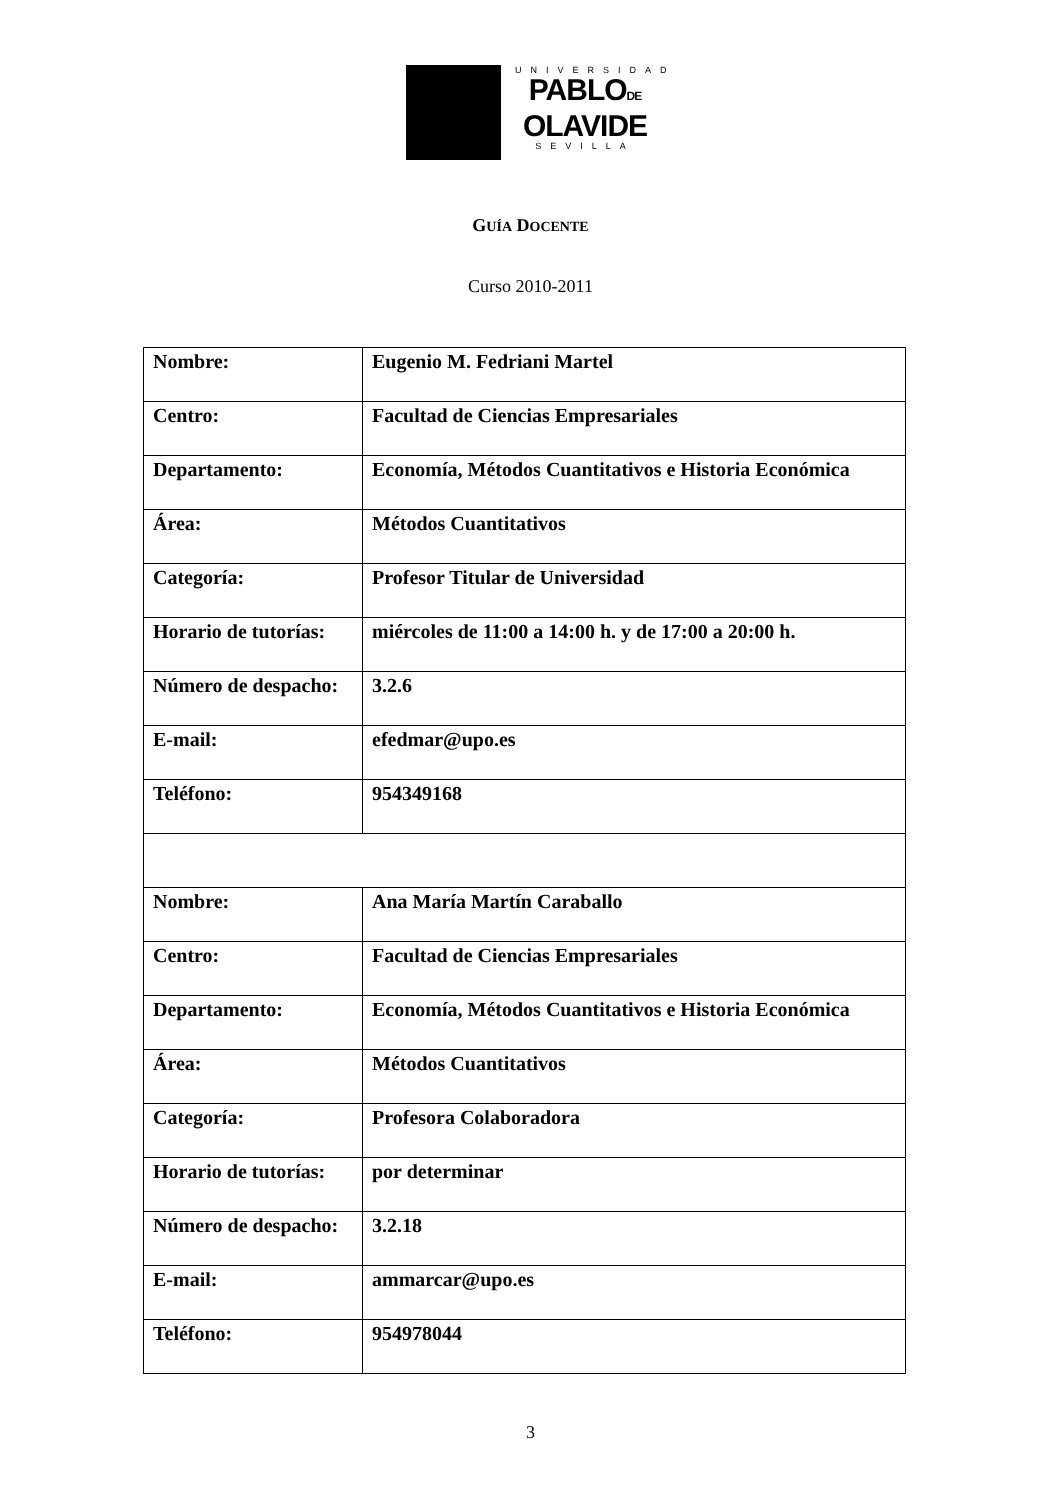UNIVERSIDAD
PABLODE
OLAVIDE
SEVILLA
GUÍA DOCENTE
Curso 2010-2011
| Nombre: | Eugenio M. Fedriani Martel |
| Centro: | Facultad de Ciencias Empresariales |
| Departamento: | Economía, Métodos Cuantitativos e Historia Económica |
| Área: | Métodos Cuantitativos |
| Categoría: | Profesor Titular de Universidad |
| Horario de tutorías: | miércoles de 11:00 a 14:00 h. y de 17:00 a 20:00 h. |
| Número de despacho: | 3.2.6 |
| E-mail: | efedmar@upo.es |
| Teléfono: | 954349168 |
| Nombre: | Ana María Martín Caraballo |
| Centro: | Facultad de Ciencias Empresariales |
| Departamento: | Economía, Métodos Cuantitativos e Historia Económica |
| Área: | Métodos Cuantitativos |
| Categoría: | Profesora Colaboradora |
| Horario de tutorías: | por determinar |
| Número de despacho: | 3.2.18 |
| E-mail: | ammarcar@upo.es |
| Teléfono: | 954978044 |
3